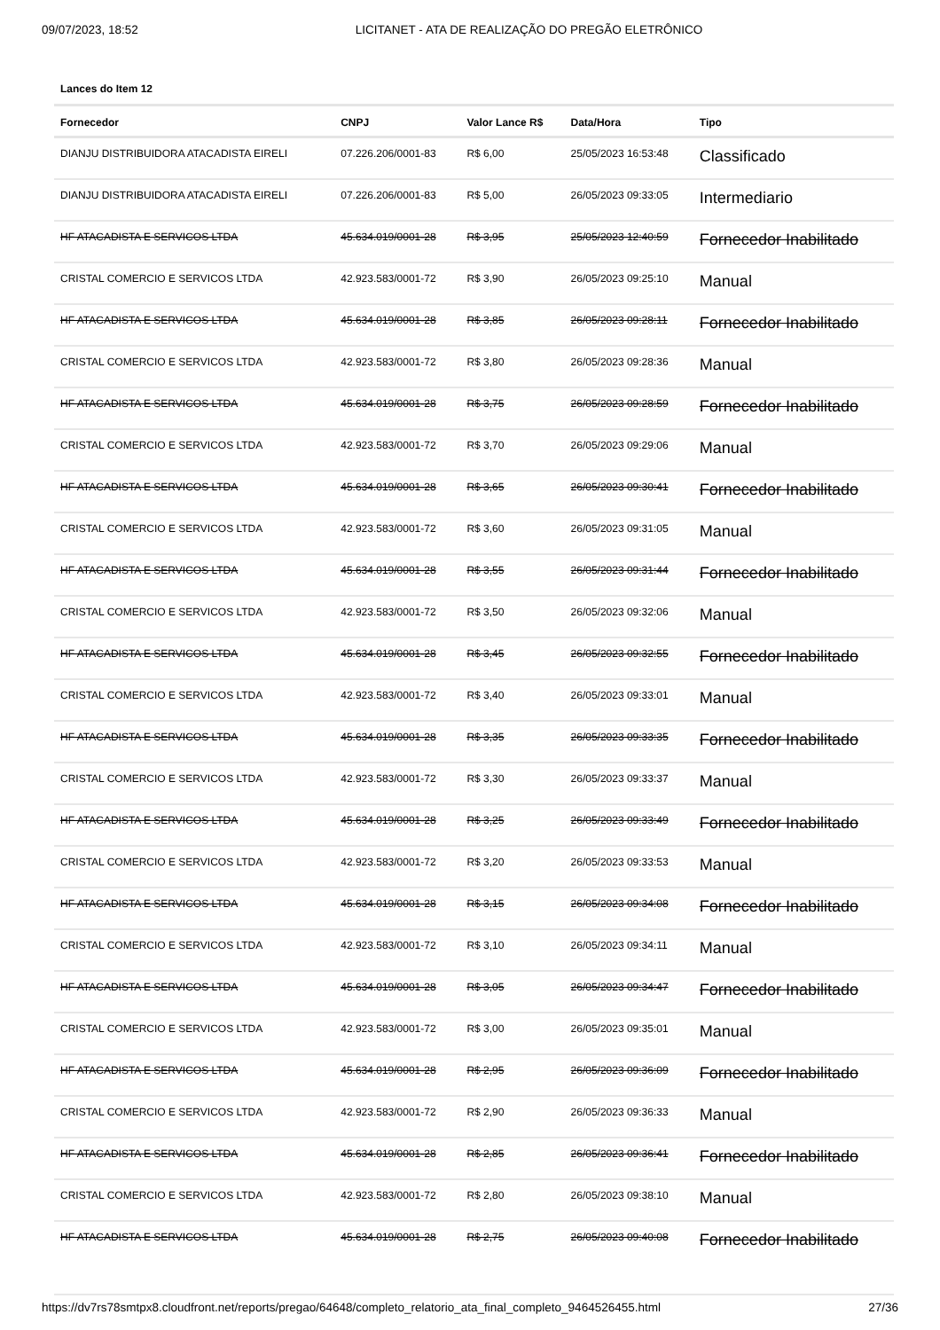09/07/2023, 18:52 LICITANET - ATA DE REALIZAÇÃO DO PREGÃO ELETRÔNICO
Lances do Item 12
| Fornecedor | CNPJ | Valor Lance R$ | Data/Hora | Tipo |
| --- | --- | --- | --- | --- |
| DIANJU DISTRIBUIDORA ATACADISTA EIRELI | 07.226.206/0001-83 | R$ 6,00 | 25/05/2023 16:53:48 | Classificado |
| DIANJU DISTRIBUIDORA ATACADISTA EIRELI | 07.226.206/0001-83 | R$ 5,00 | 26/05/2023 09:33:05 | Intermediario |
| HF ATACADISTA E SERVICOS LTDA | 45.634.019/0001-28 | R$ 3,95 | 25/05/2023 12:40:59 | Fornecedor Inabilitado |
| CRISTAL COMERCIO E SERVICOS LTDA | 42.923.583/0001-72 | R$ 3,90 | 26/05/2023 09:25:10 | Manual |
| HF ATACADISTA E SERVICOS LTDA | 45.634.019/0001-28 | R$ 3,85 | 26/05/2023 09:28:11 | Fornecedor Inabilitado |
| CRISTAL COMERCIO E SERVICOS LTDA | 42.923.583/0001-72 | R$ 3,80 | 26/05/2023 09:28:36 | Manual |
| HF ATACADISTA E SERVICOS LTDA | 45.634.019/0001-28 | R$ 3,75 | 26/05/2023 09:28:59 | Fornecedor Inabilitado |
| CRISTAL COMERCIO E SERVICOS LTDA | 42.923.583/0001-72 | R$ 3,70 | 26/05/2023 09:29:06 | Manual |
| HF ATACADISTA E SERVICOS LTDA | 45.634.019/0001-28 | R$ 3,65 | 26/05/2023 09:30:41 | Fornecedor Inabilitado |
| CRISTAL COMERCIO E SERVICOS LTDA | 42.923.583/0001-72 | R$ 3,60 | 26/05/2023 09:31:05 | Manual |
| HF ATACADISTA E SERVICOS LTDA | 45.634.019/0001-28 | R$ 3,55 | 26/05/2023 09:31:44 | Fornecedor Inabilitado |
| CRISTAL COMERCIO E SERVICOS LTDA | 42.923.583/0001-72 | R$ 3,50 | 26/05/2023 09:32:06 | Manual |
| HF ATACADISTA E SERVICOS LTDA | 45.634.019/0001-28 | R$ 3,45 | 26/05/2023 09:32:55 | Fornecedor Inabilitado |
| CRISTAL COMERCIO E SERVICOS LTDA | 42.923.583/0001-72 | R$ 3,40 | 26/05/2023 09:33:01 | Manual |
| HF ATACADISTA E SERVICOS LTDA | 45.634.019/0001-28 | R$ 3,35 | 26/05/2023 09:33:35 | Fornecedor Inabilitado |
| CRISTAL COMERCIO E SERVICOS LTDA | 42.923.583/0001-72 | R$ 3,30 | 26/05/2023 09:33:37 | Manual |
| HF ATACADISTA E SERVICOS LTDA | 45.634.019/0001-28 | R$ 3,25 | 26/05/2023 09:33:49 | Fornecedor Inabilitado |
| CRISTAL COMERCIO E SERVICOS LTDA | 42.923.583/0001-72 | R$ 3,20 | 26/05/2023 09:33:53 | Manual |
| HF ATACADISTA E SERVICOS LTDA | 45.634.019/0001-28 | R$ 3,15 | 26/05/2023 09:34:08 | Fornecedor Inabilitado |
| CRISTAL COMERCIO E SERVICOS LTDA | 42.923.583/0001-72 | R$ 3,10 | 26/05/2023 09:34:11 | Manual |
| HF ATACADISTA E SERVICOS LTDA | 45.634.019/0001-28 | R$ 3,05 | 26/05/2023 09:34:47 | Fornecedor Inabilitado |
| CRISTAL COMERCIO E SERVICOS LTDA | 42.923.583/0001-72 | R$ 3,00 | 26/05/2023 09:35:01 | Manual |
| HF ATACADISTA E SERVICOS LTDA | 45.634.019/0001-28 | R$ 2,95 | 26/05/2023 09:36:09 | Fornecedor Inabilitado |
| CRISTAL COMERCIO E SERVICOS LTDA | 42.923.583/0001-72 | R$ 2,90 | 26/05/2023 09:36:33 | Manual |
| HF ATACADISTA E SERVICOS LTDA | 45.634.019/0001-28 | R$ 2,85 | 26/05/2023 09:36:41 | Fornecedor Inabilitado |
| CRISTAL COMERCIO E SERVICOS LTDA | 42.923.583/0001-72 | R$ 2,80 | 26/05/2023 09:38:10 | Manual |
| HF ATACADISTA E SERVICOS LTDA | 45.634.019/0001-28 | R$ 2,75 | 26/05/2023 09:40:08 | Fornecedor Inabilitado |
https://dv7rs78smtpx8.cloudfront.net/reports/pregao/64648/completo_relatorio_ata_final_completo_9464526455.html 27/36